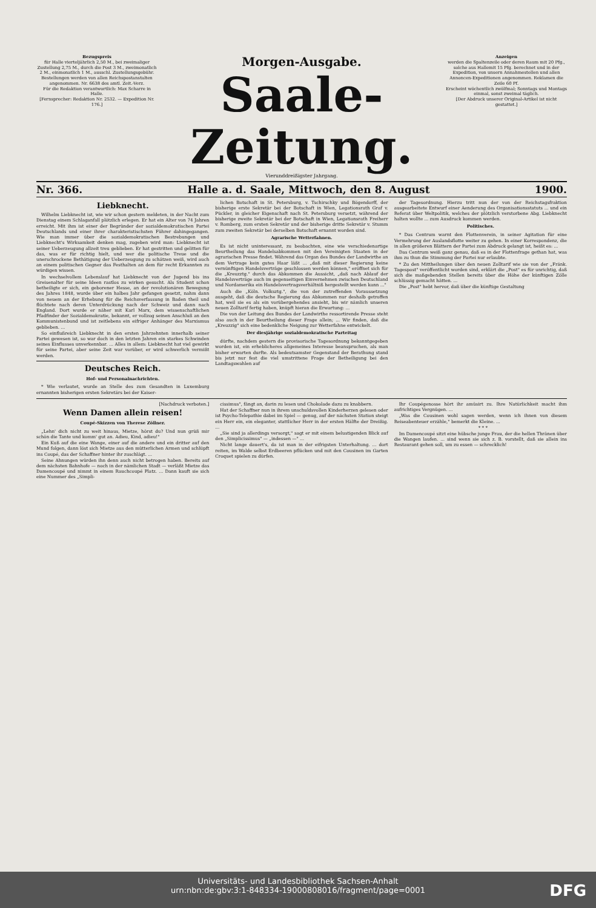Bezugspreis
für Halle vierteljährlich 2,50 M., bei zweimaliger Zustellung 2,75 M., durch die Post 3 M., zweimonatlich 2 M., einmonatlich 1 M., ausschl. Zustellungsgebühr. Bestellungen werden von allen Reichspostanstalten angenommen. Nr. 6638 des amtl. Zeit.-Verz.
Für die Redaktion verantwortlich: Max Scharre in Halle.
[Fernsprecher: Redaktion Nr. 2532. — Expedition Nr. 176.]
Morgen-Ausgabe.
Saale-Zeitung.
Vierunddreißigster Jahrgang.
Anzeigen
werden die Spaltenzeile oder deren Raum mit 20 Pfg., solche aus Hallemit 15 Pfg. berechnet und in der Expedition, von unsern Annahmestellen und allen Annoncen-Expeditionen angenommen. Reklamen die Zeile 60 Pf.
Erscheint wöchentlich zwölfmal; Sonntags und Montags einmal, sonst zweimal täglich.
[Der Abdruck unserer Original-Artikel ist nicht gestattet.]
Nr. 366. Halle a. d. Saale, Mittwoch, den 8. August 1900.
Liebknecht.
Wilhelm Liebknecht ist, wie wir schon gestern meldeten, in der Nacht zum Dienstag einem Schlaganfall plötzlich erlegen. Er hat ein Alter von 74 Jahren erreicht. Mit ihm ist einer der Begründer der sozialdemokratischen Partei Deutschlands und einer ihrer charakteristischsten Führer dahingegangen. Wie man immer über die sozialdemokratischen Bestrebungen und Liebknecht's Wirksamkeit denken mag, zugeben wird man: Liebknecht ist seiner Ueberzeugung allzeit treu geblieben. Er hat gestritten und gelitten für das, was er für richtig hielt, und wer die politische Treue und die unerschrockene Bethätigung der Ueberzeugung zu schätzen weiß, wird auch an einem politischen Gegner das Festhalten an dem für recht Erkannten zu würdigen wissen.
In wechselvollem Lebenslauf hat Liebknecht von der Jugend bis ins Greisenalter für seine Ideen rastlos zu wirken gesucht. Als Student schon betheiligte er sich, ein geborener Hesse, an der revolutionären Bewegung des Jahres 1848, wurde über ein halbes Jahr gefangen gesetzt, nahm dann von neuem an der Erhebung für die Reichsverfassung in Baden theil und flüchtete nach deren Unterdrückung nach der Schweiz und dann nach England. Dort wurde er näher mit Karl Marx, dem wissenschaftlichen Pfadfinder der Sozialdemokratie, bekannt, er vollzog seinen Anschluß an den Kommunistenbund und ist zeitlebens ein eifriger Anhänger des Marxismus geblieben. ...
So einflußreich Liebknecht in den ersten Jahrzehnten innerhalb seiner Partei gewesen ist, so war doch in den letzten Jahren ein starkes Schwinden seines Einflusses unverkennbar. ... Alles in allem: Liebknecht hat viel gewirkt für seine Partei, aber seine Zeit war vorüber, er wird schwerlich vermißt werden.
Deutsches Reich.
Hof- und Personalnachrichten.
* Wie verlautet, wurde an Stelle des zum Gesandten in Luxemburg ernannten bisherigen ersten Sekretärs bei der Kaiser-
lichen Botschaft in St. Petersburg, v. Tschirschky und Bögendorff, der bisherige erste Sekretär bei der Botschaft in Wien, Legationsrath Graf v. Pückler, in gleicher Eigenschaft nach St. Petersburg versetzt, während der bisherige zweite Sekretär bei der Botschaft in Wien, Legationsrath Freiherr v. Romberg, zum ersten Sekretär und der bisherige dritte Sekretär v. Stumm zum zweiten Sekretär bei derselben Botschaft ernannt worden sind.
Agrarische Wetterfahnen.
Es ist nicht uninteressant, zu beobachten, eine wie verschiedenartige Beurtheilung das Handelsabkommen mit den Vereinigten Staaten in der agrarischen Presse findet. Während das Organ des Bundes der Landwirthe an dem Vertrage kein gutes Haar läßt ... „daß mit dieser Regierung keine vernünftigen Handelsverträge geschlossen werden können," eröffnet sich für die „Kreuzztg." durch das Abkommen die Aussicht, „daß nach Ablauf der Handelsverträge auch im gegenseitigen Einvernehmen zwischen Deutschland und Nordamerika ein Handelsvertragsverhältniß hergestellt werden kann ..."
Auch die „Köln. Volksztg.", die von der zutreffenden Voraussetzung ausgeht, daß die deutsche Regierung das Abkommen nur deshalb getroffen hat, weil sie es als ein vorübergehendes ansieht, bis wir nämlich unseren neuen Zolltarif fertig haben, knüpft hieran die Erwartung: ...
Die von der Leitung des Bundes der Landwirthe ressortirende Presse steht also auch in der Beurtheilung dieser Frage allein; ... Wir finden, daß die „Kreuzzig" sich eine bedenkliche Neigung zur Wetterfahne entwickelt.
Der diesjährige sozialdemokratische Parteitag
dürfte, nachdem gestern die provisorische Tagesordnung bekanntgegeben worden ist, ein erheblicheres allgemeines Interesse beanspruchen, als man bisher erwarten durfte. Als bedeutsamster Gegenstand der Berathung stand bis jetzt nur fest die viel umstrittene Frage der Betheiligung bei den Landtagswahlen auf
der Tagesordnung. Hierzu tritt nun der von der Reichstagsfraktion ausgearbeitete Entwurf einer Aenderung des Organisationsstatuts ... und ein Referat über Weltpolitik, welches der plötzlich verstorbene Abg. Liebknecht halten wollte ... zum Ausdruck kommen werden.
Politisches.
* Das Centrum warnt den Flottenverein, in seiner Agitation für eine Vermehrung der Auslandsflotte weiter zu gehen. In einer Korrespondenz, die in allen größeren Blättern der Partei zum Abdruck gelangt ist, heißt es: ...
Das Centrum weiß ganz genau, daß es in der Flottenfrage gethan hat, was ihm zu thun die Stimmung der Partei nur erlaubte.
* Zu den Mittheilungen über den neuen Zolltarif wie sie von der „Fränk. Tagespost" veröffentlicht worden sind, erklärt die „Post" es für unrichtig, daß sich die maßgebenden Stellen bereits über die Höhe der künftigen Zölle schlüssig gemacht hätten. ...
Die „Post" hebt hervor, daß über die künftige Gestaltung
[Nachdruck verboten.]
Wenn Damen allein reisen!
Coupé-Skizzen von Therese Zöllner.
„Lehn' dich nicht zu weit hinaus, Mietze, hörst du? Und nun grüß mir schön die Tante und komm' gut an. Adieu, Kind, adieu!"
Ein Kuß auf die eine Wange, einer auf die andere und ein dritter auf den Mund folgen, dann löst sich Mietze aus den mütterlichen Armen und schlüpft ins Coupé, das der Schaffner hinter ihr zuschlägt. ...
Seine Ahnungen würden ihn denn auch nicht betrogen haben. Bereits auf dem nächsten Bahnhofe — noch in der nämlichen Stadt — verläßt Mietze das Damencoupé und nimmt in einem Rauchcoupé Platz. ... Dann kauft sie sich eine Nummer des „Simpli-
cissimus", fängt an, darin zu lesen und Chokolade dazu zu knabbern.
Hat der Schaffner nun in ihrem unschuldsvollen Kinderherzen gelesen oder ist Psycho-Telepathie dabei im Spiel — genug, auf der nächsten Station steigt ein Herr ein, ein eleganter, stattlicher Herr in der ersten Hälfte der Dreißig. ...
„Sie sind ja allerdings versorgt," sagt er mit einem belustigenden Blick auf den „Simplicissimus" — „indessen —" ...
Nicht lange dauert's, da ist man in der eifrigsten Unterhaltung. ... dort reiten, im Walde selbst Erdbeeren pflücken und mit den Cousinen im Garten Croquet spielen zu dürfen.
Ihr Coupégenosse hört ihr amüsirt zu. Ihre Natürlichkeit macht ihm aufrichtiges Vergnügen. ...
„Was die Cousinen wohl sagen werden, wenn ich ihnen von diesem Reiseabenteuer erzähle," bemerkt die Kleine. ...
* * *
Im Damencoupé sitzt eine hübsche junge Frau, der die hellen Thränen über die Wangen laufen. ... sind wenn sie sich z. B. vorstellt, daß sie allein ins Restaurant gehen soll, um zu essen — schrecklich!
Universitäts- und Landesbibliothek Sachsen-Anhalt
urn:nbn:de:gbv:3:1-848334-19000808016/fragment/page=0001
DFG